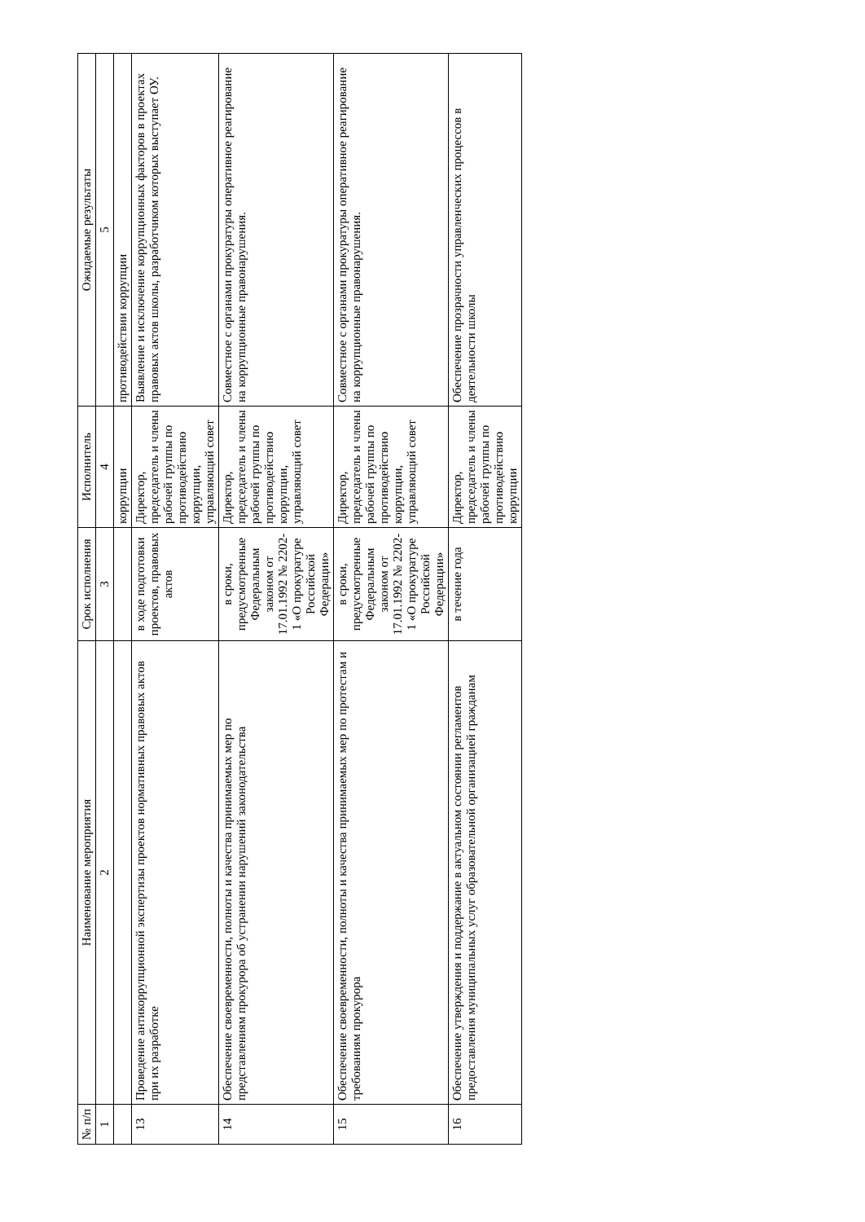| № п/п | Наименование мероприятия | Срок исполнения | Исполнитель | Ожидаемые результаты |
| --- | --- | --- | --- | --- |
| 1 | 2 | 3 | 4 | 5 |
| | | | коррупции | противодействии коррупции |
| 13 | Проведение антикоррупционной экспертизы проектов нормативных правовых актов при их разработке | в ходе подготовки проектов, правовых актов | Директор, председатель и члены рабочей группы по противодействию коррупции, управляющий совет | Выявление и исключение коррупционных факторов в проектах правовых актов школы, разработчиком которых выступает ОУ. |
| 14 | Обеспечение своевременности, полноты и качества принимаемых мер по представлениям прокурора об устранении нарушений законодательства | в сроки, предусмотренные Федеральным законом от 17.01.1992 № 2202-1 «О прокуратуре Российской Федерации» | Директор, председатель и члены рабочей группы по противодействию коррупции, управляющий совет | Совместное с органами прокуратуры оперативное реагирование на коррупционные правонарушения. |
| 15 | Обеспечение своевременности, полноты и качества принимаемых мер по протестам и требованиям прокурора | в сроки, предусмотренные Федеральным законом от 17.01.1992 № 2202-1 «О прокуратуре Российской Федерации» | Директор, председатель и члены рабочей группы по противодействию коррупции, управляющий совет | Совместное с органами прокуратуры оперативное реагирование на коррупционные правонарушения. |
| 16 | Обеспечение утверждения и поддержание в актуальном состоянии регламентов предоставления муниципальных услуг образовательной организацией гражданам | в течение года | Директор, председатель и члены рабочей группы по противодействию коррупции | Обеспечение прозрачности управленческих процессов в деятельности школы |